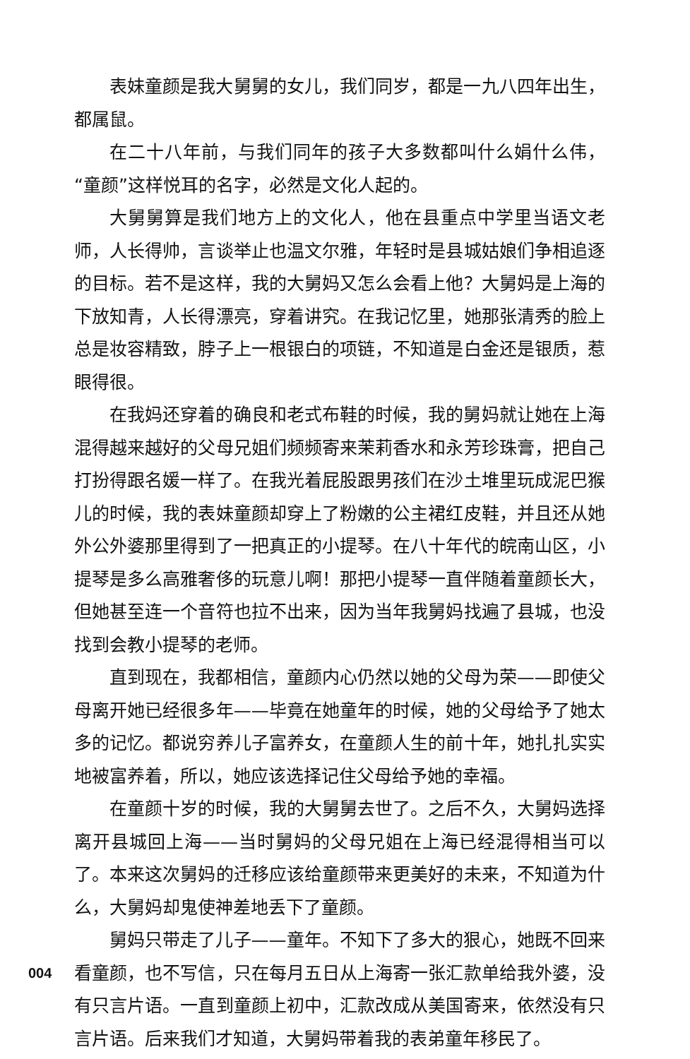表妹童颜是我大舅舅的女儿，我们同岁，都是一九八四年出生，都属鼠。
在二十八年前，与我们同年的孩子大多数都叫什么娟什么伟，“童颜”这样悦耳的名字，必然是文化人起的。
大舅舅算是我们地方上的文化人，他在县重点中学里当语文老师，人长得帅，言谈举止也温文尔雅，年轻时是县城姑娘们争相追逐的目标。若不是这样，我的大舅妈又怎么会看上他？大舅妈是上海的下放知青，人长得漂亮，穿着讲究。在我记忆里，她那张清秀的脸上总是妆容精致，脖子上一根银白的项链，不知道是白金还是银质，惹眼得很。
在我妈还穿着的确良和老式布鞋的时候，我的舅妈就让她在上海混得越来越好的父母兄姐们频频寄来茉莉香水和永芳珍珠膏，把自己打扮得跟名媛一样了。在我光着屁股跟男孩们在沙土堆里玩成泥巴猴儿的时候，我的表妹童颜却穿上了粉嫩的公主裙红皮鞋，并且还从她外公外婆那里得到了一把真正的小提琴。在八十年代的皖南山区，小提琴是多么高雅奢侈的玩意儿啊！那把小提琴一直伴随着童颜长大，但她甚至连一个音符也拉不出来，因为当年我舅妈找遍了县城，也没找到会教小提琴的老师。
直到现在，我都相信，童颜内心仍然以她的父母为荣——即使父母离开她已经很多年——毕竟在她童年的时候，她的父母给予了她太多的记忆。都说穷养儿子富养女，在童颜人生的前十年，她扎扎实实地被富养着，所以，她应该选择记住父母给予她的幸福。
在童颜十岁的时候，我的大舅舅去世了。之后不久，大舅妈选择离开县城回上海——当时舅妈的父母兄姐在上海已经混得相当可以了。本来这次舅妈的迁移应该给童颜带来更美好的未来，不知道为什么，大舅妈却鬼使神差地丢下了童颜。
舅妈只带走了儿子——童年。不知下了多大的狠心，她既不回来看童颜，也不写信，只在每月五日从上海寄一张汇款单给我外婆，没有只言片语。一直到童颜上初中，汇款改成从美国寄来，依然没有只言片语。后来我们才知道，大舅妈带着我的表弟童年移民了。
004